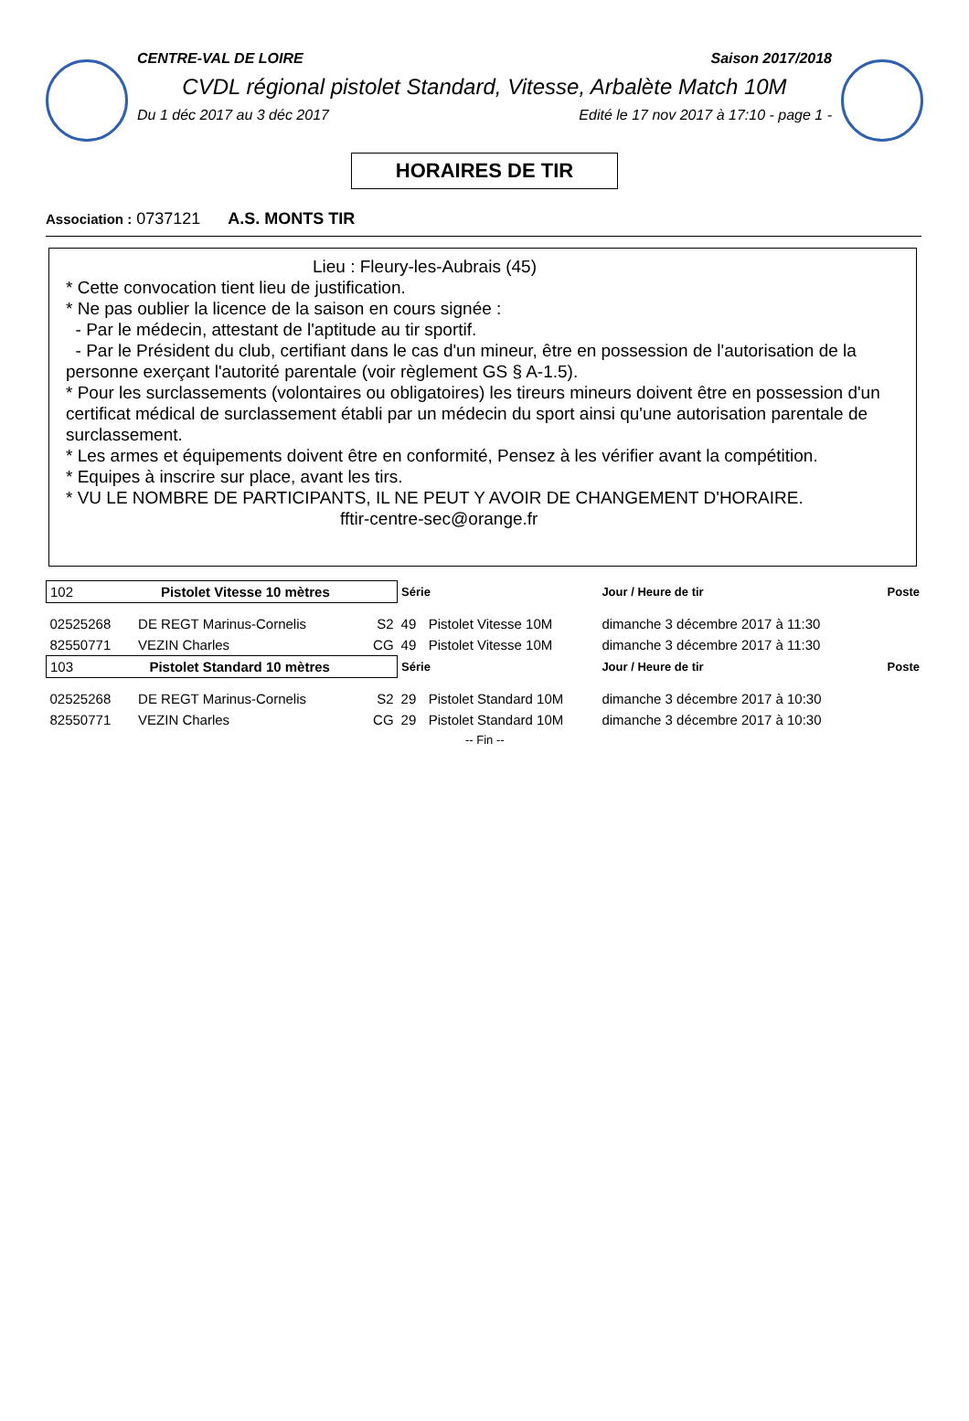CENTRE-VAL DE LOIRE Saison 2017/2018
CVDL régional pistolet Standard, Vitesse, Arbalète Match 10M
Du 1 déc 2017 au 3 déc 2017 Edité le 17 nov 2017 à 17:10 - page 1 -
HORAIRES DE TIR
Association : 0737121 A.S. MONTS TIR
Lieu : Fleury-les-Aubrais (45)
* Cette convocation tient lieu de justification.
* Ne pas oublier la licence de la saison en cours signée :
- Par le médecin, attestant de l'aptitude au tir sportif.
- Par le Président du club, certifiant dans le cas d'un mineur, être en possession de l'autorisation de la personne exerçant l'autorité parentale (voir règlement GS § A-1.5).
* Pour les surclassements (volontaires ou obligatoires) les tireurs mineurs doivent être en possession d'un certificat médical de surclassement établi par un médecin du sport ainsi qu'une autorisation parentale de surclassement.
* Les armes et équipements doivent être en conformité, Pensez à les vérifier avant la compétition.
* Equipes à inscrire sur place, avant les tirs.
* VU LE NOMBRE DE PARTICIPANTS, IL NE PEUT Y AVOIR DE CHANGEMENT D'HORAIRE.
fftir-centre-sec@orange.fr
| 102 Pistolet Vitesse 10 mètres | | | Série | | Jour / Heure de tir | Poste |
| --- | --- | --- | --- | --- | --- | --- |
| 02525268 | DE REGT Marinus-Cornelis | S2 | 49 | Pistolet Vitesse 10M | dimanche 3 décembre 2017 à 11:30 | |
| 82550771 | VEZIN Charles | CG | 49 | Pistolet Vitesse 10M | dimanche 3 décembre 2017 à 11:30 | |
| 103 Pistolet Standard 10 mètres | | | Série | | Jour / Heure de tir | Poste |
| 02525268 | DE REGT Marinus-Cornelis | S2 | 29 | Pistolet Standard 10M | dimanche 3 décembre 2017 à 10:30 | |
| 82550771 | VEZIN Charles | CG | 29 | Pistolet Standard 10M | dimanche 3 décembre 2017 à 10:30 | |
| -- Fin -- | | | | | | |